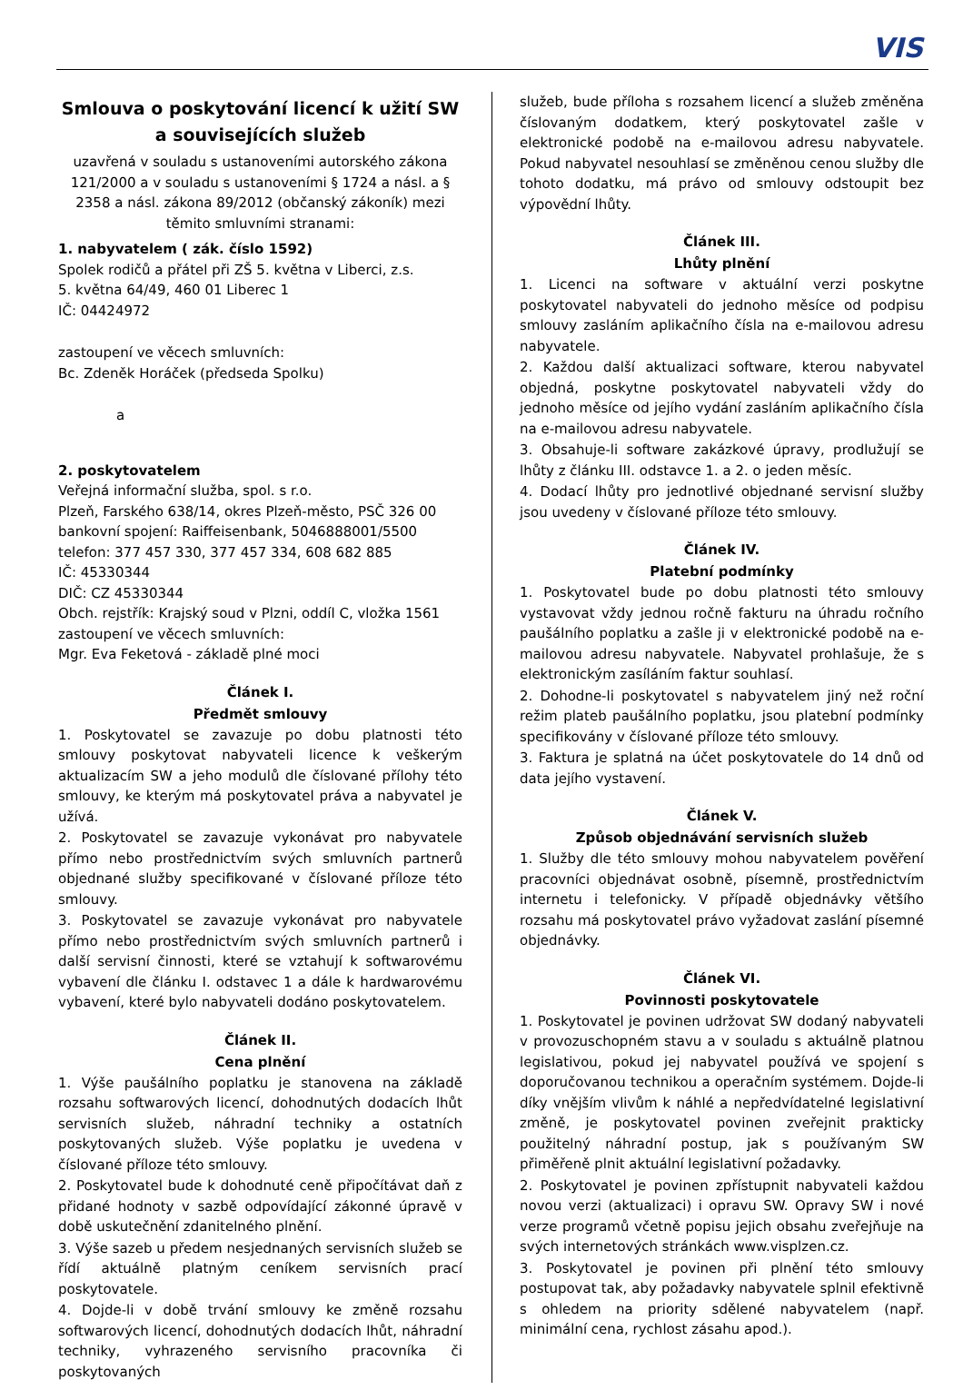VIS
Smlouva o poskytování licencí k užití SW
a souvisejících služeb
uzavřená v souladu s ustanoveními autorského zákona 121/2000 a v souladu s ustanoveními § 1724 a násl. a § 2358 a násl. zákona 89/2012 (občanský zákoník) mezi těmito smluvními stranami:
1. nabyvatelem ( zák. číslo 1592)
Spolek rodičů a přátel při ZŠ 5. května v Liberci, z.s.
5. května 64/49, 460 01 Liberec 1
IČ: 04424972
zastoupení ve věcech smluvních:
Bc. Zdeněk Horáček (předseda Spolku)
a
2. poskytovatelem
Veřejná informační služba, spol. s r.o.
Plzeň, Farského 638/14, okres Plzeň-město, PSČ 326 00
bankovní spojení: Raiffeisenbank, 5046888001/5500
telefon: 377 457 330, 377 457 334, 608 682 885
IČ: 45330344
DIČ: CZ 45330344
Obch. rejstřík: Krajský soud v Plzni, oddíl C, vložka 1561
zastoupení ve věcech smluvních:
Mgr. Eva Feketová - základě plné moci
Článek I.
Předmět smlouvy
1. Poskytovatel se zavazuje po dobu platnosti této smlouvy poskytovat nabyvateli licence k veškerým aktualizacím SW a jeho modulů dle číslované přílohy této smlouvy, ke kterým má poskytovatel práva a nabyvatel je užívá.
2. Poskytovatel se zavazuje vykonávat pro nabyvatele přímo nebo prostřednictvím svých smluvních partnerů objednané služby specifikované v číslované příloze této smlouvy.
3. Poskytovatel se zavazuje vykonávat pro nabyvatele přímo nebo prostřednictvím svých smluvních partnerů i další servisní činnosti, které se vztahují k softwarovému vybavení dle článku I. odstavec 1 a dále k hardwarovému vybavení, které bylo nabyvateli dodáno poskytovatelem.
Článek II.
Cena plnění
1. Výše paušálního poplatku je stanovena na základě rozsahu softwarových licencí, dohodnutých dodacích lhůt servisních služeb, náhradní techniky a ostatních poskytovaných služeb. Výše poplatku je uvedena v číslované příloze této smlouvy.
2. Poskytovatel bude k dohodnuté ceně připočítávat daň z přidané hodnoty v sazbě odpovídající zákonné úpravě v době uskutečnění zdanitelného plnění.
3. Výše sazeb u předem nesjednaných servisních služeb se řídí aktuálně platným ceníkem servisních prací poskytovatele.
4. Dojde-li v době trvání smlouvy ke změně rozsahu softwarových licencí, dohodnutých dodacích lhůt, náhradní techniky, vyhrazeného servisního pracovníka či poskytovaných
služeb, bude příloha s rozsahem licencí a služeb změněna číslovaným dodatkem, který poskytovatel zašle v elektronické podobě na e-mailovou adresu nabyvatele. Pokud nabyvatel nesouhlasí se změněnou cenou služby dle tohoto dodatku, má právo od smlouvy odstoupit bez výpovědní lhůty.
Článek III.
Lhůty plnění
1. Licenci na software v aktuální verzi poskytne poskytovatel nabyvateli do jednoho měsíce od podpisu smlouvy zasláním aplikačního čísla na e-mailovou adresu nabyvatele.
2. Každou další aktualizaci software, kterou nabyvatel objedná, poskytne poskytovatel nabyvateli vždy do jednoho měsíce od jejího vydání zasláním aplikačního čísla na e-mailovou adresu nabyvatele.
3. Obsahuje-li software zakázkové úpravy, prodlužují se lhůty z článku III. odstavce 1. a 2. o jeden měsíc.
4. Dodací lhůty pro jednotlivé objednané servisní služby jsou uvedeny v číslované příloze této smlouvy.
Článek IV.
Platební podmínky
1. Poskytovatel bude po dobu platnosti této smlouvy vystavovat vždy jednou ročně fakturu na úhradu ročního paušálního poplatku a zašle ji v elektronické podobě na e-mailovou adresu nabyvatele. Nabyvatel prohlašuje, že s elektronickým zasíláním faktur souhlasí.
2. Dohodne-li poskytovatel s nabyvatelem jiný než roční režim plateb paušálního poplatku, jsou platební podmínky specifikovány v číslované příloze této smlouvy.
3. Faktura je splatná na účet poskytovatele do 14 dnů od data jejího vystavení.
Článek V.
Způsob objednávání servisních služeb
1. Služby dle této smlouvy mohou nabyvatelem pověření pracovníci objednávat osobně, písemně, prostřednictvím internetu i telefonicky. V případě objednávky většího rozsahu má poskytovatel právo vyžadovat zaslání písemné objednávky.
Článek VI.
Povinnosti poskytovatele
1. Poskytovatel je povinen udržovat SW dodaný nabyvateli v provozuschopném stavu a v souladu s aktuálně platnou legislativou, pokud jej nabyvatel používá ve spojení s doporučovanou technikou a operačním systémem. Dojde-li díky vnějším vlivům k náhlé a nepředvídatelné legislativní změně, je poskytovatel povinen zveřejnit prakticky použitelný náhradní postup, jak s používaným SW přiměřeně plnit aktuální legislativní požadavky.
2. Poskytovatel je povinen zpřístupnit nabyvateli každou novou verzi (aktualizaci) i opravu SW. Opravy SW i nové verze programů včetně popisu jejich obsahu zveřejňuje na svých internetových stránkách www.visplzen.cz.
3. Poskytovatel je povinen při plnění této smlouvy postupovat tak, aby požadavky nabyvatele splnil efektivně s ohledem na priority sdělené nabyvatelem (např. minimální cena, rychlost zásahu apod.).